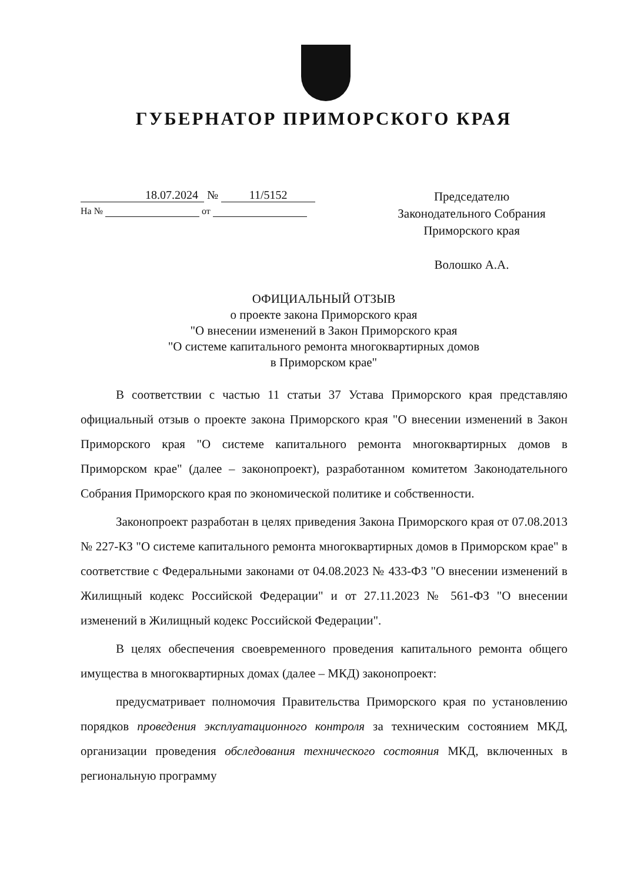ГУБЕРНАТОР ПРИМОРСКОГО КРАЯ
18.07.2024 № 11/5152
На № от
Председателю
Законодательного Собрания
Приморского края
Волошко А.А.
ОФИЦИАЛЬНЫЙ ОТЗЫВ
о проекте закона Приморского края
"О внесении изменений в Закон Приморского края
"О системе капитального ремонта многоквартирных домов
в Приморском крае"
В соответствии с частью 11 статьи 37 Устава Приморского края представляю официальный отзыв о проекте закона Приморского края "О внесении изменений в Закон Приморского края "О системе капитального ремонта многоквартирных домов в Приморском крае" (далее – законопроект), разработанном комитетом Законодательного Собрания Приморского края по экономической политике и собственности.
Законопроект разработан в целях приведения Закона Приморского края от 07.08.2013 № 227-КЗ "О системе капитального ремонта многоквартирных домов в Приморском крае" в соответствие с Федеральными законами от 04.08.2023 № 433-ФЗ "О внесении изменений в Жилищный кодекс Российской Федерации" и от 27.11.2023 № 561-ФЗ "О внесении изменений в Жилищный кодекс Российской Федерации".
В целях обеспечения своевременного проведения капитального ремонта общего имущества в многоквартирных домах (далее – МКД) законопроект:
предусматривает полномочия Правительства Приморского края по установлению порядков проведения эксплуатационного контроля за техническим состоянием МКД, организации проведения обследования технического состояния МКД, включенных в региональную программу